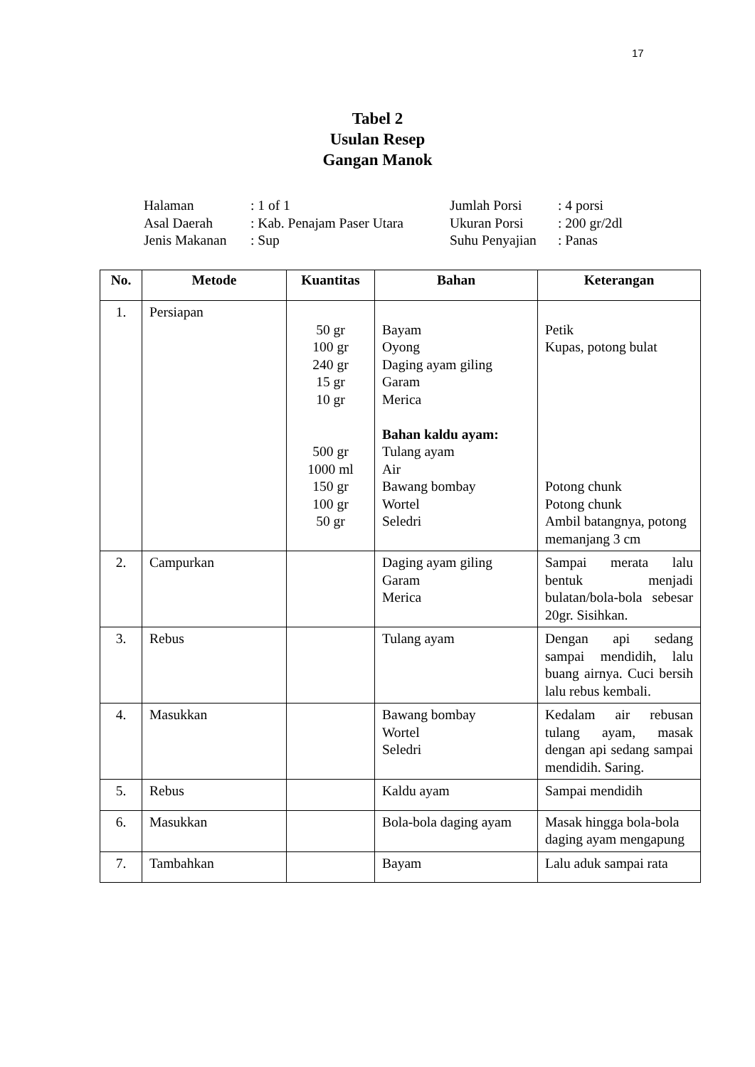17
Tabel 2
Usulan Resep
Gangan Manok
| Halaman | : 1 of 1 | Jumlah Porsi | : 4 porsi |
| Asal Daerah | : Kab. Penajam Paser Utara | Ukuran Porsi | : 200 gr/2dl |
| Jenis Makanan | : Sup | Suhu Penyajian | : Panas |
| No. | Metode | Kuantitas | Bahan | Keterangan |
| --- | --- | --- | --- | --- |
| 1. | Persiapan | 50 gr 100 gr 240 gr 15 gr 10 gr 500 gr 1000 ml 150 gr 100 gr 50 gr | Bayam Oyong Daging ayam giling Garam Merica Bahan kaldu ayam: Tulang ayam Air Bawang bombay Wortel Seledri | Petik Kupas, potong bulat Potong chunk Potong chunk Ambil batangnya, potong memanjang 3 cm |
| 2. | Campurkan | | Daging ayam giling Garam Merica | Sampai merata lalu bentuk menjadi bulatan/bola-bola sebesar 20gr. Sisihkan. |
| 3. | Rebus | | Tulang ayam | Dengan api sedang sampai mendidih, lalu buang airnya. Cuci bersih lalu rebus kembali. |
| 4. | Masukkan | | Bawang bombay Wortel Seledri | Kedalam air rebusan tulang ayam, masak dengan api sedang sampai mendidih. Saring. |
| 5. | Rebus | | Kaldu ayam | Sampai mendidih |
| 6. | Masukkan | | Bola-bola daging ayam | Masak hingga bola-bola daging ayam mengapung |
| 7. | Tambahkan | | Bayam | Lalu aduk sampai rata |